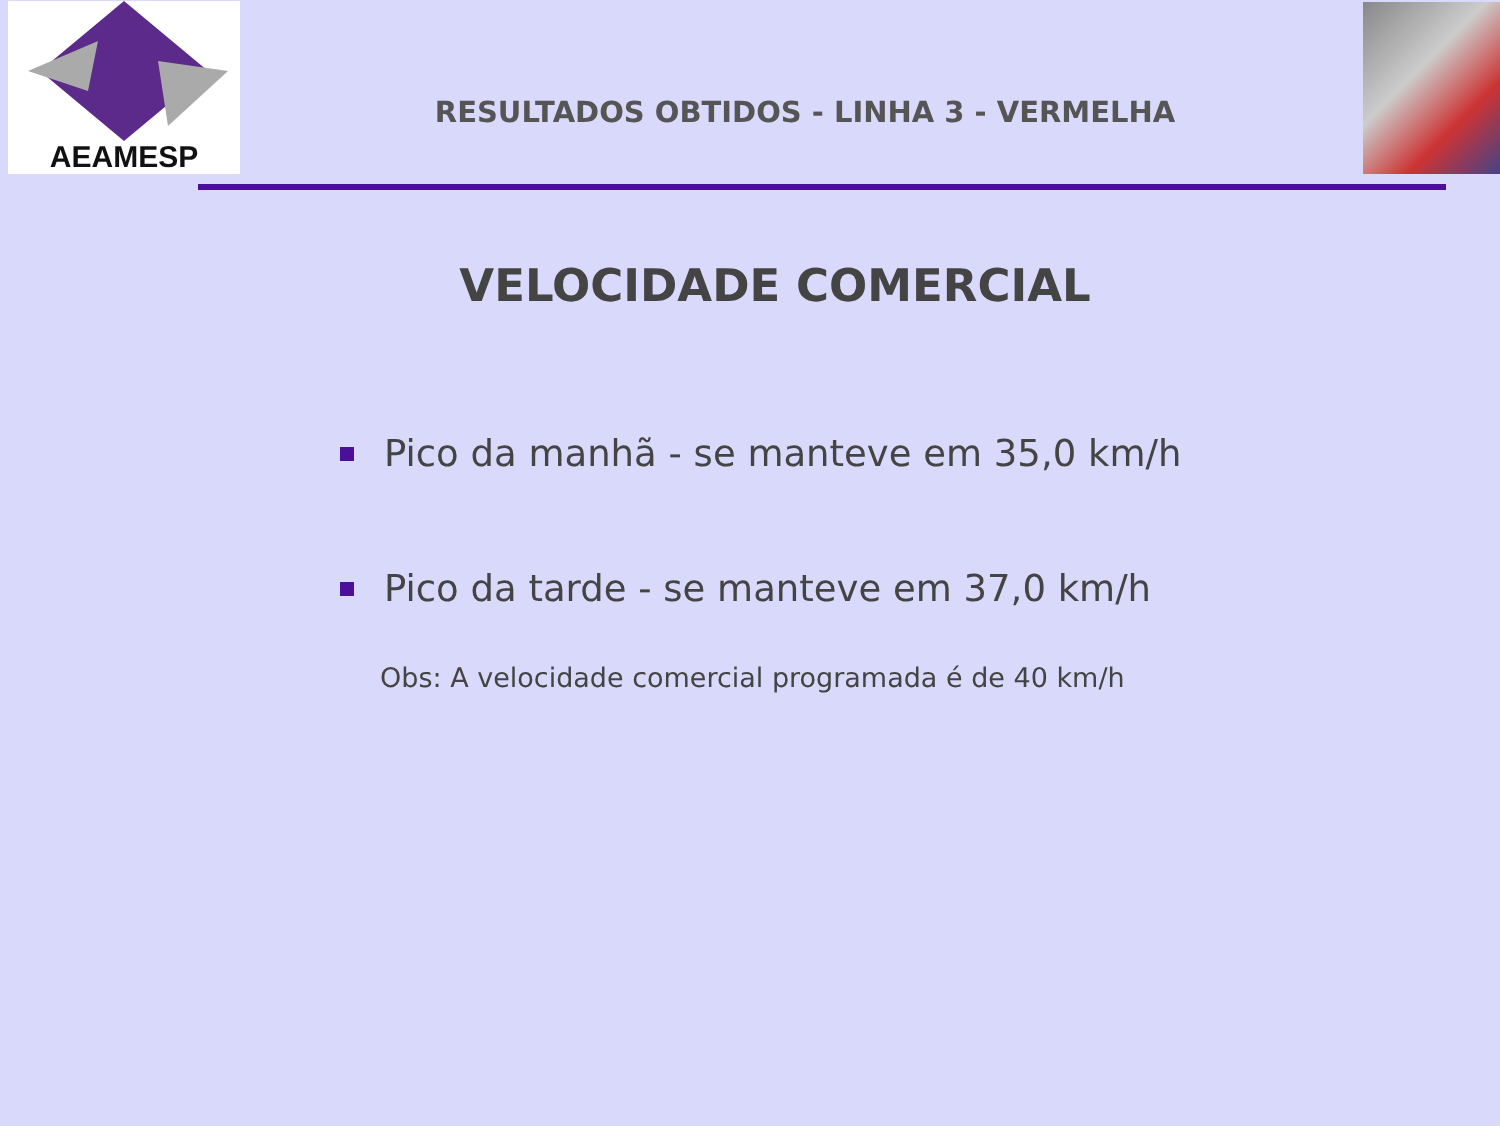AEAMESP
RESULTADOS OBTIDOS - LINHA 3 - VERMELHA
VELOCIDADE COMERCIAL
Pico da manhã - se manteve em 35,0 km/h
Pico da tarde - se manteve em 37,0 km/h
Obs: A velocidade comercial programada é de 40 km/h